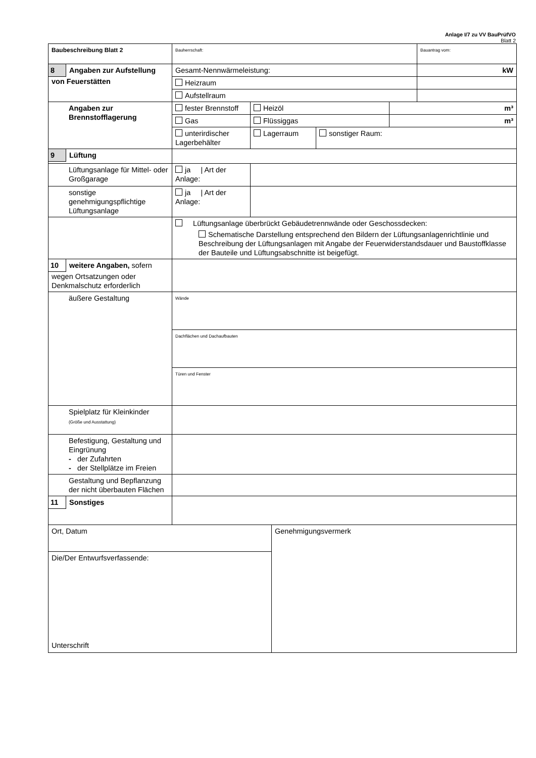Anlage I/7 zu VV BauPrüfVO
Blatt 2
| Baubeschreibung Blatt 2 | Bauherrschaft: | | | | Bauantrag vom: |
| 8 Angaben zur Aufstellung von Feuerstätten | Gesamt-Nennwärmeleistung: | | | | kW |
| | Heizraum | | | | |
| | Aufstellraum | | | | |
| Angaben zur Brennstofflagerung | fester Brennstoff | Heizöl | | m³ | |
| | Gas | Flüssiggas | | m³ | |
| | unterirdischer Lagerbehälter | Lagerraum | sonstiger Raum: | | |
| 9 Lüftung | | | | | |
| Lüftungsanlage für Mittel- oder Großgarage | ja / Art der Anlage: | | | | |
| sonstige genehmigungspflichtige Lüftungsanlage | ja / Art der Anlage: | | | | |
| | Lüftungsanlage überbrückt Gebäudetrennwände oder Geschossdecken: Schematische Darstellung entsprechend den Bildern der Lüftungsanlagenrichtlinie und Beschreibung der Lüftungsanlagen mit Angabe der Feuerwiderstandsdauer und Baustoffklasse der Bauteile und Lüftungsabschnitte ist beigefügt. | | | | |
| 10 weitere Angaben, sofern wegen Ortsatzungen oder Denkmalschutz erforderlich | | | | | |
| äußere Gestaltung | Wände | | | | |
| | Dachflächen und Dachaufbauten | | | | |
| | Türen und Fenster | | | | |
| Spielplatz für Kleinkinder (Größe und Ausstattung) | | | | | |
| Befestigung, Gestaltung und Eingrünung - der Zufahrten - der Stellplätze im Freien | | | | | |
| Gestaltung und Bepflanzung der nicht überbauten Flächen | | | | | |
| 11 Sonstiges | | | | | |
| Ort, Datum | Genehmigungsvermerk |
| Die/Der Entwurfsverfassende: Unterschrift | |